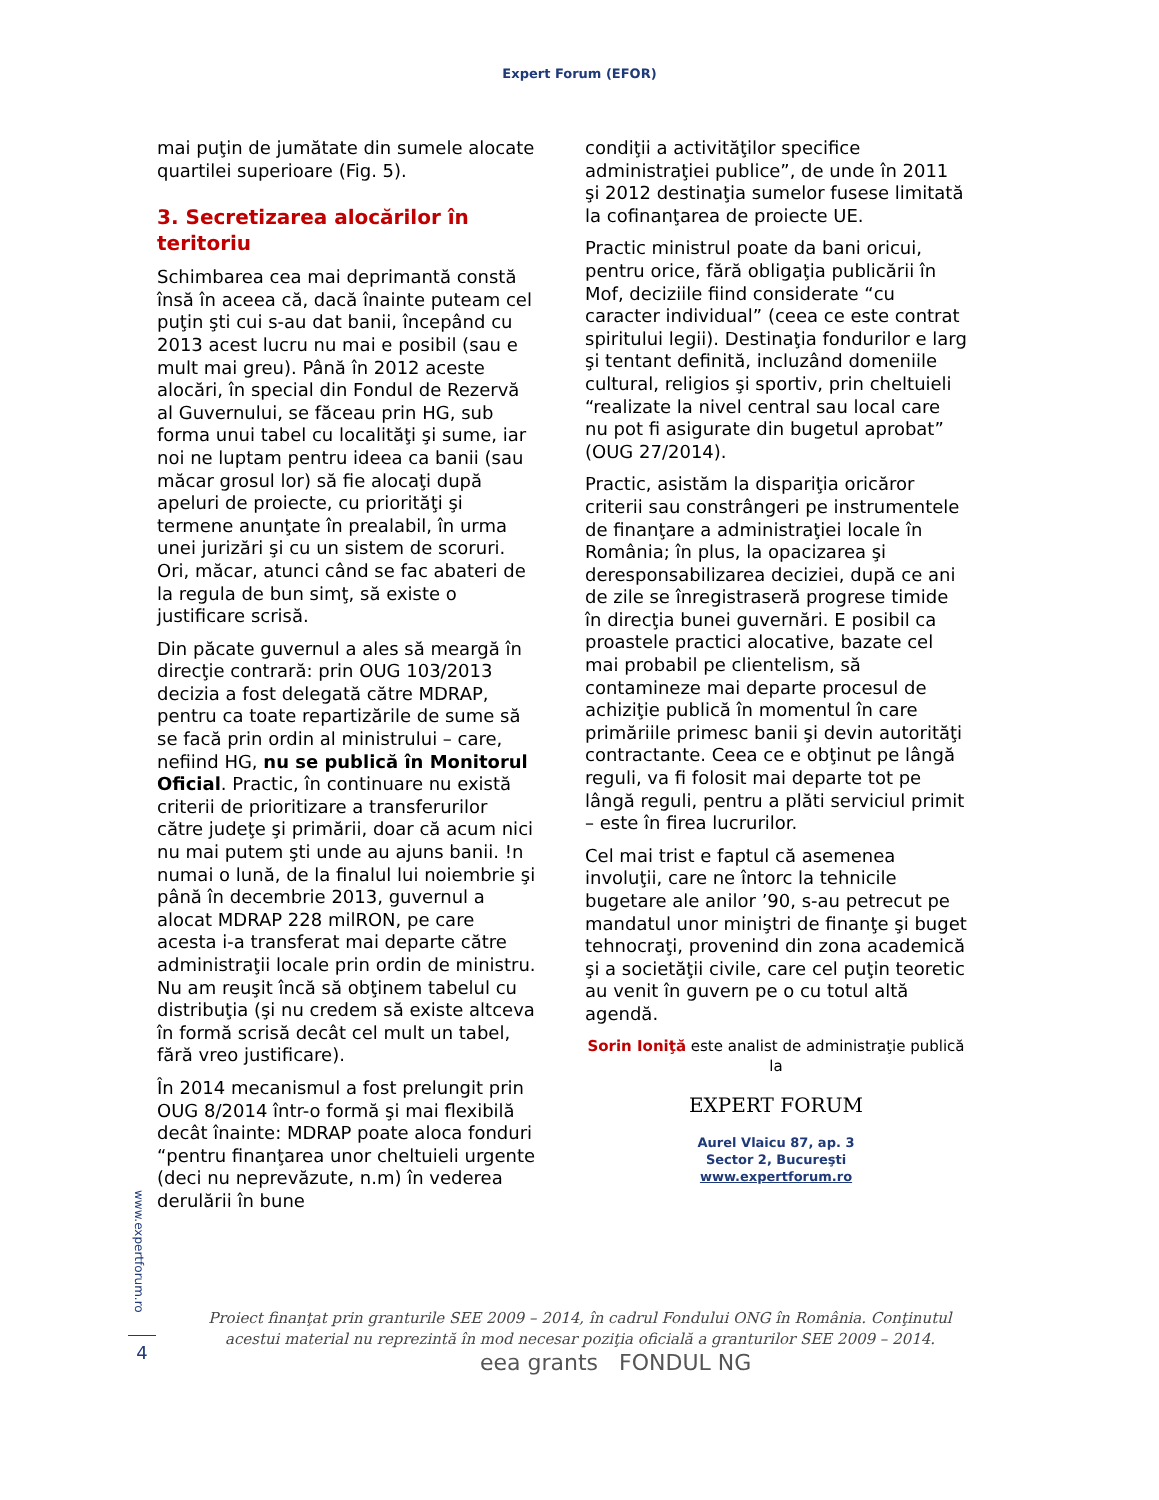Expert Forum (EFOR)
mai puţin de jumătate din sumele alocate quartilei superioare (Fig. 5).
3. Secretizarea alocărilor în teritoriu
Schimbarea cea mai deprimantă constă însă în aceea că, dacă înainte puteam cel puţin şti cui s-au dat banii, începând cu 2013 acest lucru nu mai e posibil (sau e mult mai greu). Până în 2012 aceste alocări, în special din Fondul de Rezervă al Guvernului, se făceau prin HG, sub forma unui tabel cu localităţi şi sume, iar noi ne luptam pentru ideea ca banii (sau măcar grosul lor) să fie alocaţi după apeluri de proiecte, cu priorităţi şi termene anunţate în prealabil, în urma unei jurizări şi cu un sistem de scoruri. Ori, măcar, atunci când se fac abateri de la regula de bun simţ, să existe o justificare scrisă.
Din păcate guvernul a ales să meargă în direcţie contrară: prin OUG 103/2013 decizia a fost delegată către MDRAP, pentru ca toate repartizările de sume să se facă prin ordin al ministrului – care, nefiind HG, nu se publică în Monitorul Oficial. Practic, în continuare nu există criterii de prioritizare a transferurilor către judeţe şi primării, doar că acum nici nu mai putem şti unde au ajuns banii. !n numai o lună, de la finalul lui noiembrie şi până în decembrie 2013, guvernul a alocat MDRAP 228 milRON, pe care acesta i-a transferat mai departe către administraţii locale prin ordin de ministru. Nu am reuşit încă să obţinem tabelul cu distribuţia (şi nu credem să existe altceva în formă scrisă decât cel mult un tabel, fără vreo justificare).
În 2014 mecanismul a fost prelungit prin OUG 8/2014 într-o formă şi mai flexibilă decât înainte: MDRAP poate aloca fonduri “pentru finanţarea unor cheltuieli urgente (deci nu neprevăzute, n.m) în vederea derulării în bune
condiţii a activităţilor specifice administraţiei publice”, de unde în 2011 şi 2012 destinaţia sumelor fusese limitată la cofinanţarea de proiecte UE.
Practic ministrul poate da bani oricui, pentru orice, fără obligaţia publicării în Mof, deciziile fiind considerate “cu caracter individual” (ceea ce este contrat spiritului legii). Destinaţia fondurilor e larg şi tentant definită, incluzând domeniile cultural, religios şi sportiv, prin cheltuieli “realizate la nivel central sau local care nu pot fi asigurate din bugetul aprobat” (OUG 27/2014).
Practic, asistăm la dispariţia oricăror criterii sau constrângeri pe instrumentele de finanţare a administraţiei locale în România; în plus, la opacizarea şi deresponsabilizarea deciziei, după ce ani de zile se înregistraseră progrese timide în direcţia bunei guvernări. E posibil ca proastele practici alocative, bazate cel mai probabil pe clientelism, să contamineze mai departe procesul de achiziţie publică în momentul în care primăriile primesc banii şi devin autorităţi contractante. Ceea ce e obţinut pe lângă reguli, va fi folosit mai departe tot pe lângă reguli, pentru a plăti serviciul primit – este în firea lucrurilor.
Cel mai trist e faptul că asemenea involuţii, care ne întorc la tehnicile bugetare ale anilor ’90, s-au petrecut pe mandatul unor miniştri de finanţe şi buget tehnocraţi, provenind din zona academică şi a societăţii civile, care cel puţin teoretic au venit în guvern pe o cu totul altă agendă.
Sorin Ioniţă este analist de administraţie publică la
EXPERT FORUM
Aurel Vlaicu 87, ap. 3
Sector 2, Bucureşti
www.expertforum.ro
www.expertforum.ro
4
Proiect finanţat prin granturile SEE 2009 – 2014, în cadrul Fondului ONG în România. Conţinutul acestui material nu reprezintă în mod necesar poziţia oficială a granturilor SEE 2009 – 2014.
eea grants FONDUL NG